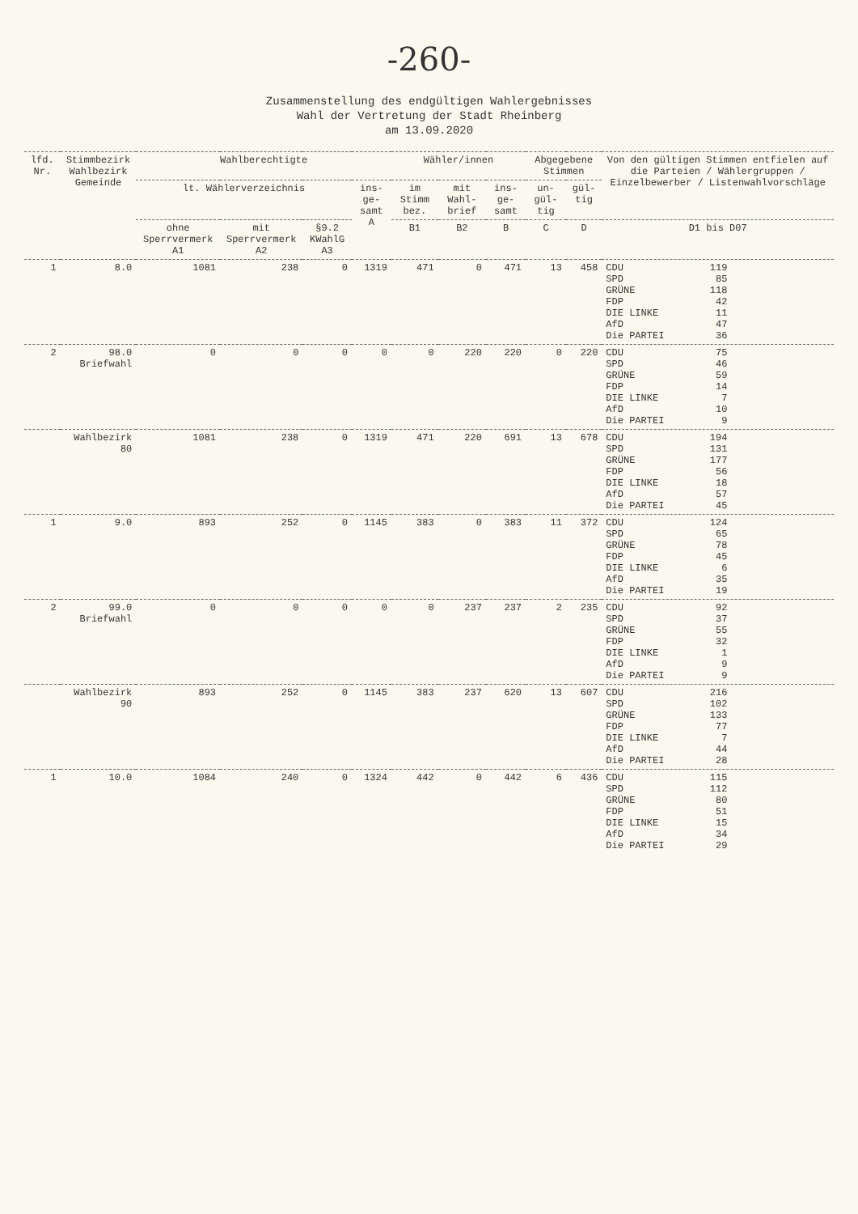-260-
Zusammenstellung des endgültigen Wahlergebnisses
Wahl der Vertretung der Stadt Rheinberg
am 13.09.2020
| lfd. Nr. | Stimmbezirk Wahlbezirk Gemeinde | Wahlberechtigte | | | | Wähler/innen | | | Abgegebene Stimmen | | Von den gültigen Stimmen entfielen auf die Parteien / Wählergruppen / Einzelbewerber / Listenwahlvorschläge |
| --- | --- | --- | --- | --- | --- | --- | --- | --- | --- | --- | --- |
| | | lt. Wählerverzeichnis | | | ins-ge-samt A | im Stimm bez. | mit Wahl-brief | ins-ge-samt | un-gül-tig | gül-tig | |
| | | ohne Sperrvermerk A1 | mit Sperrvermerk A2 | §9.2 KWahlG A3 | | B1 | B2 | B | C | D | D1 bis D07 |
| 1 | 8.0 | 1081 | 238 | 0 | 1319 | 471 | 0 | 471 | 13 | 458 | CDU 119 SPD 85 GRÜNE 118 FDP 42 DIE LINKE 11 AfD 47 Die PARTEI 36 |
| 2 | 98.0 Briefwahl | 0 | 0 | 0 | 0 | 0 | 220 | 220 | 0 | 220 | CDU 75 SPD 46 GRÜNE 59 FDP 14 DIE LINKE 7 AfD 10 Die PARTEI 9 |
| | Wahlbezirk 80 | 1081 | 238 | 0 | 1319 | 471 | 220 | 691 | 13 | 678 | CDU 194 SPD 131 GRÜNE 177 FDP 56 DIE LINKE 18 AfD 57 Die PARTEI 45 |
| 1 | 9.0 | 893 | 252 | 0 | 1145 | 383 | 0 | 383 | 11 | 372 | CDU 124 SPD 65 GRÜNE 78 FDP 45 DIE LINKE 6 AfD 35 Die PARTEI 19 |
| 2 | 99.0 Briefwahl | 0 | 0 | 0 | 0 | 0 | 237 | 237 | 2 | 235 | CDU 92 SPD 37 GRÜNE 55 FDP 32 DIE LINKE 1 AfD 9 Die PARTEI 9 |
| | Wahlbezirk 90 | 893 | 252 | 0 | 1145 | 383 | 237 | 620 | 13 | 607 | CDU 216 SPD 102 GRÜNE 133 FDP 77 DIE LINKE 7 AfD 44 Die PARTEI 28 |
| 1 | 10.0 | 1084 | 240 | 0 | 1324 | 442 | 0 | 442 | 6 | 436 | CDU 115 SPD 112 GRÜNE 80 FDP 51 DIE LINKE 15 AfD 34 Die PARTEI 29 |